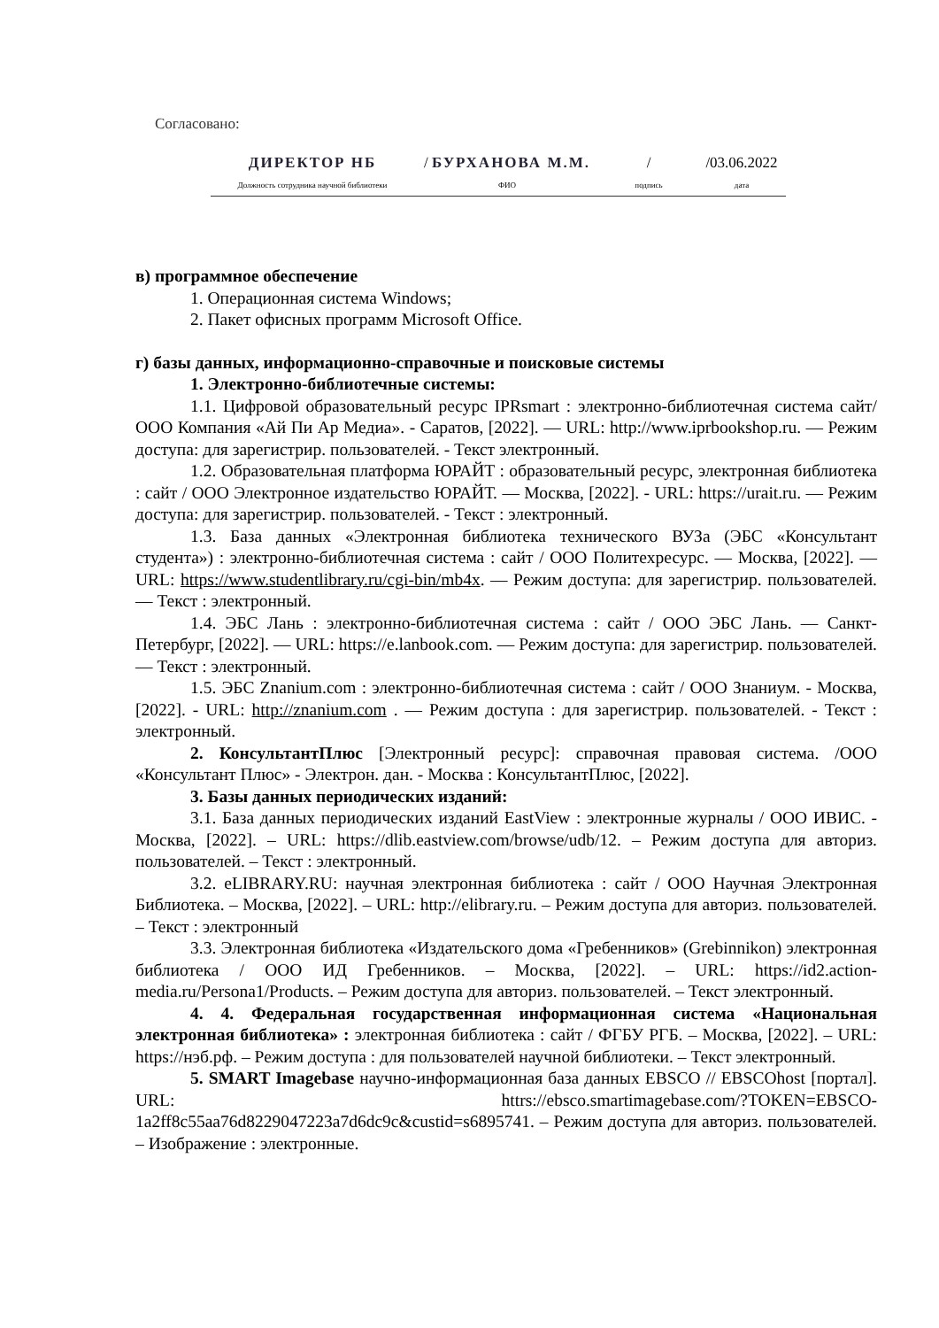Согласовано:
ДИРЕКТОР НБ
Должность сотрудника научной библиотеки
/ БУРХАНОВА М.М.
ФИО
/
подпись
/03.06.2022
дата
в) программное обеспечение
1. Операционная система Windows;
2. Пакет офисных программ Microsoft Office.
г) базы данных, информационно-справочные и поисковые системы
1. Электронно-библиотечные системы:
1.1. Цифровой образовательный ресурс IPRsmart : электронно-библиотечная система сайт/ООО Компания «Ай Пи Ар Медиа». - Саратов, [2022]. — URL: http://www.iprbookshop.ru. — Режим доступа: для зарегистрир. пользователей. - Текст электронный.
1.2. Образовательная платформа ЮРАЙТ : образовательный ресурс, электронная библиотека : сайт / ООО Электронное издательство ЮРАЙТ. — Москва, [2022]. - URL: https://urait.ru. — Режим доступа: для зарегистрир. пользователей. - Текст : электронный.
1.3. База данных «Электронная библиотека технического ВУЗа (ЭБС «Консультант студента») : электронно-библиотечная система : сайт / ООО Политехресурс. — Москва, [2022]. — URL: https://www.studentlibrary.ru/cgi-bin/mb4x. — Режим доступа: для зарегистрир. пользователей. — Текст : электронный.
1.4. ЭБС Лань : электронно-библиотечная система : сайт / ООО ЭБС Лань. — Санкт-Петербург, [2022]. — URL: https://e.lanbook.com. — Режим доступа: для зарегистрир. пользователей. — Текст : электронный.
1.5. ЭБС Znanium.com : электронно-библиотечная система : сайт / ООО Знаниум. - Москва, [2022]. - URL: http://znanium.com . — Режим доступа : для зарегистрир. пользователей. - Текст : электронный.
2. КонсультантПлюс [Электронный ресурс]: справочная правовая система. /ООО «Консультант Плюс» - Электрон. дан. - Москва : КонсультантПлюс, [2022].
3. Базы данных периодических изданий:
3.1. База данных периодических изданий EastView : электронные журналы / ООО ИВИС. - Москва, [2022]. – URL: https://dlib.eastview.com/browse/udb/12. – Режим доступа для авториз. пользователей. – Текст : электронный.
3.2. eLIBRARY.RU: научная электронная библиотека : сайт / ООО Научная Электронная Библиотека. – Москва, [2022]. – URL: http://elibrary.ru. – Режим доступа для авториз. пользователей. – Текст : электронный
3.3. Электронная библиотека «Издательского дома «Гребенников» (Grebinnikon) электронная библиотека / ООО ИД Гребенников. – Москва, [2022]. – URL: https://id2.action-media.ru/Persona1/Products. – Режим доступа для авториз. пользователей. – Текст электронный.
4. 4. Федеральная государственная информационная система «Национальная электронная библиотека» : электронная библиотека : сайт / ФГБУ РГБ. – Москва, [2022]. – URL: https://нэб.рф. – Режим доступа : для пользователей научной библиотеки. – Текст электронный.
5. SMART Imagebase научно-информационная база данных EBSCO // EBSCOhost [портал]. URL: httrs://ebsco.smartimagebase.com/?TOKEN=EBSCO-1a2ff8c55aa76d8229047223a7d6dc9c&custid=s6895741. – Режим доступа для авториз. пользователей. – Изображение : электронные.